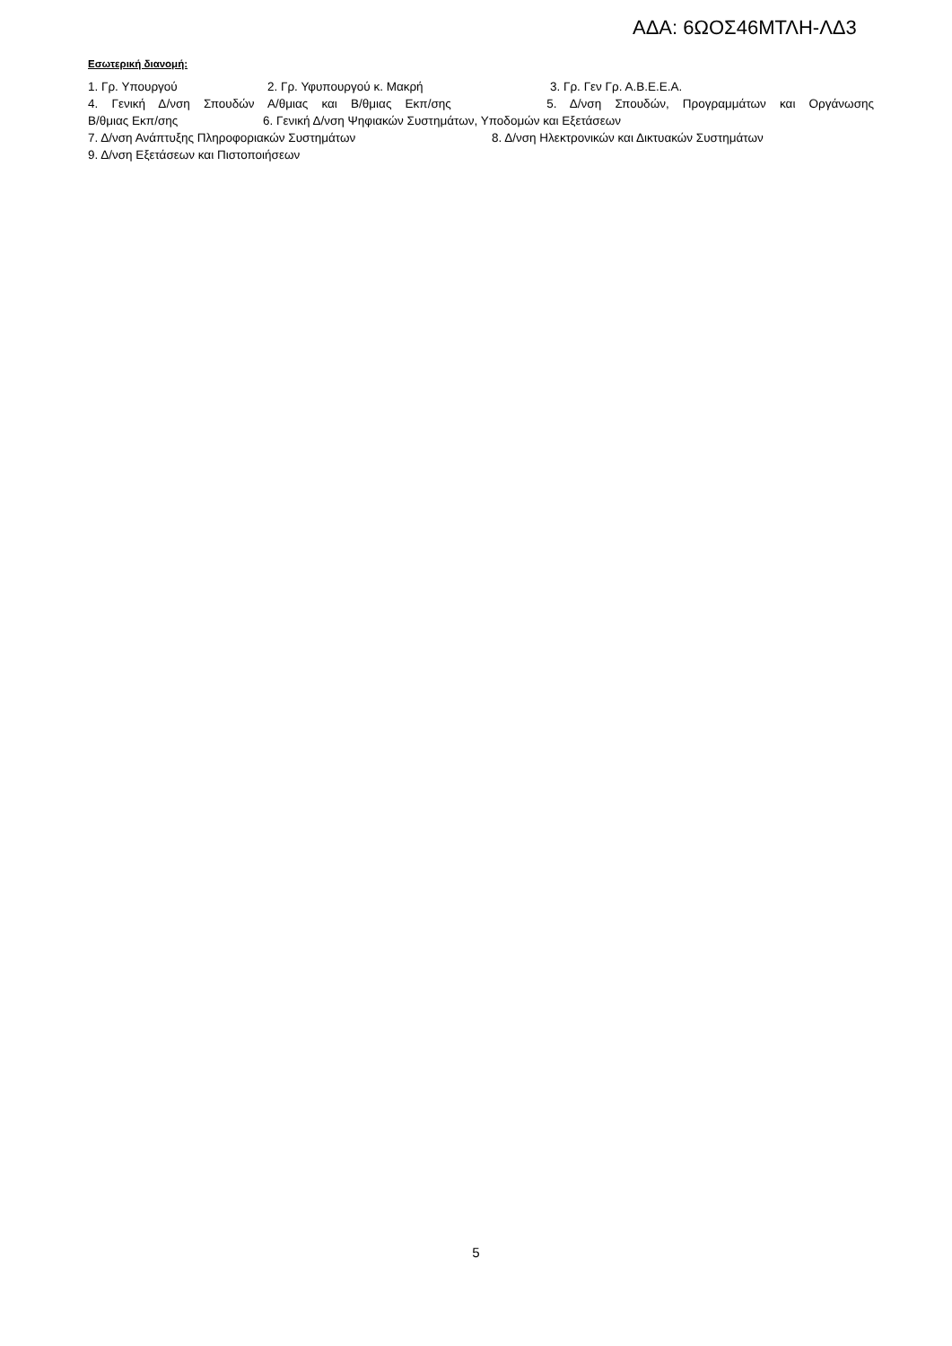ΑΔΑ: 6ΩΟΣ46ΜΤΛΗ-ΛΔ3
Εσωτερική διανομή:
1. Γρ. Υπουργού 2. Γρ. Υφυπουργού κ. Μακρή 3. Γρ. Γεν Γρ. Α.Β.Ε.Ε.Α.
4. Γενική Δ/νση Σπουδών Α/θμιας και Β/θμιας Εκπ/σης 5. Δ/νση Σπουδών, Προγραμμάτων και Οργάνωσης
Β/θμιας Εκπ/σης 6. Γενική Δ/νση Ψηφιακών Συστημάτων, Υποδομών και Εξετάσεων
7. Δ/νση Ανάπτυξης Πληροφοριακών Συστημάτων 8. Δ/νση Ηλεκτρονικών και Δικτυακών Συστημάτων
9. Δ/νση Εξετάσεων και Πιστοποιήσεων
5